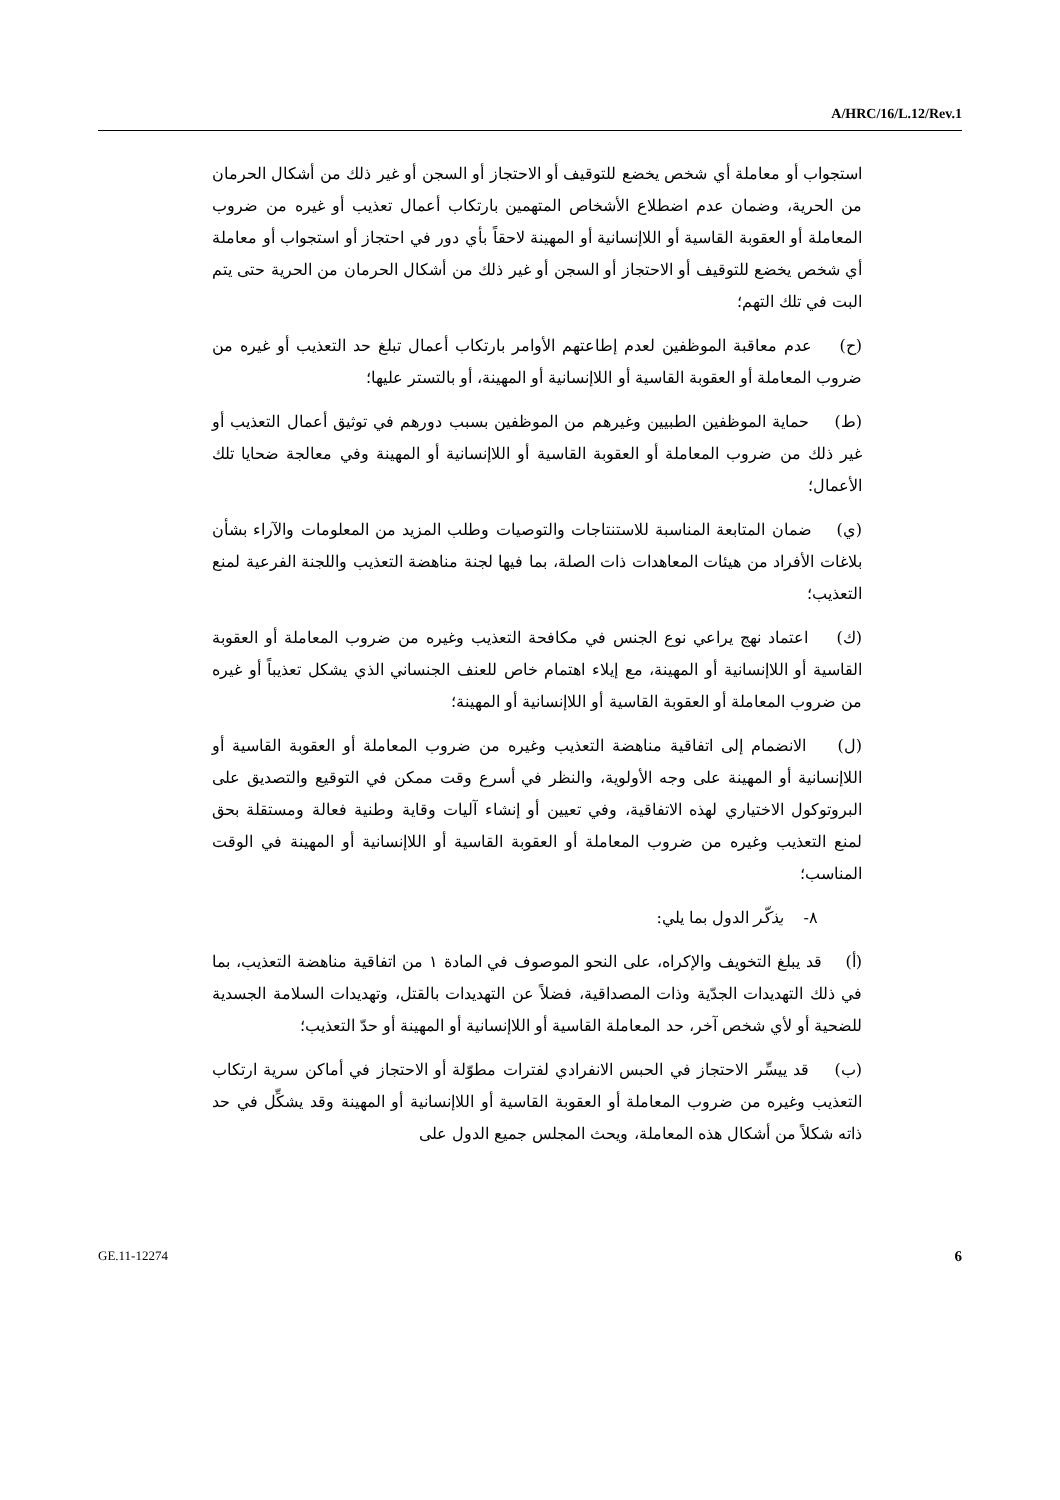A/HRC/16/L.12/Rev.1
استجواب أو معاملة أي شخص يخضع للتوقيف أو الاحتجاز أو السجن أو غير ذلك من أشكال الحرمان من الحرية، وضمان عدم اضطلاع الأشخاص المتهمين بارتكاب أعمال تعذيب أو غيره من ضروب المعاملة أو العقوبة القاسية أو اللاإنسانية أو المهينة لاحقاً بأي دور في احتجاز أو استجواب أو معاملة أي شخص يخضع للتوقيف أو الاحتجاز أو السجن أو غير ذلك من أشكال الحرمان من الحرية حتى يتم البت في تلك التهم؛
(ح) عدم معاقبة الموظفين لعدم إطاعتهم الأوامر بارتكاب أعمال تبلغ حد التعذيب أو غيره من ضروب المعاملة أو العقوبة القاسية أو اللاإنسانية أو المهينة، أو بالتستر عليها؛
(ط) حماية الموظفين الطبيين وغيرهم من الموظفين بسبب دورهم في توثيق أعمال التعذيب أو غير ذلك من ضروب المعاملة أو العقوبة القاسية أو اللاإنسانية أو المهينة وفي معالجة ضحايا تلك الأعمال؛
(ي) ضمان المتابعة المناسبة للاستنتاجات والتوصيات وطلب المزيد من المعلومات والآراء بشأن بلاغات الأفراد من هيئات المعاهدات ذات الصلة، بما فيها لجنة مناهضة التعذيب واللجنة الفرعية لمنع التعذيب؛
(ك) اعتماد نهج يراعي نوع الجنس في مكافحة التعذيب وغيره من ضروب المعاملة أو العقوبة القاسية أو اللاإنسانية أو المهينة، مع إيلاء اهتمام خاص للعنف الجنساني الذي يشكل تعذيباً أو غيره من ضروب المعاملة أو العقوبة القاسية أو اللاإنسانية أو المهينة؛
(ل) الانضمام إلى اتفاقية مناهضة التعذيب وغيره من ضروب المعاملة أو العقوبة القاسية أو اللاإنسانية أو المهينة على وجه الأولوية، والنظر في أسرع وقت ممكن في التوقيع والتصديق على البروتوكول الاختياري لهذه الاتفاقية، وفي تعيين أو إنشاء آليات وقاية وطنية فعالة ومستقلة بحق لمنع التعذيب وغيره من ضروب المعاملة أو العقوبة القاسية أو اللاإنسانية أو المهينة في الوقت المناسب؛
٨- يذكّر الدول بما يلي:
(أ) قد يبلغ التخويف والإكراه، على النحو الموصوف في المادة ١ من اتفاقية مناهضة التعذيب، بما في ذلك التهديدات الجدّية وذات المصداقية، فضلاً عن التهديدات بالقتل، وتهديدات السلامة الجسدية للضحية أو لأي شخص آخر، حد المعاملة القاسية أو اللاإنسانية أو المهينة أو حدّ التعذيب؛
(ب) قد ييسِّر الاحتجاز في الحبس الانفرادي لفترات مطوّلة أو الاحتجاز في أماكن سرية ارتكاب التعذيب وغيره من ضروب المعاملة أو العقوبة القاسية أو اللاإنسانية أو المهينة وقد يشكِّل في حد ذاته شكلاً من أشكال هذه المعاملة، ويحث المجلس جميع الدول على
GE.11-12274 6